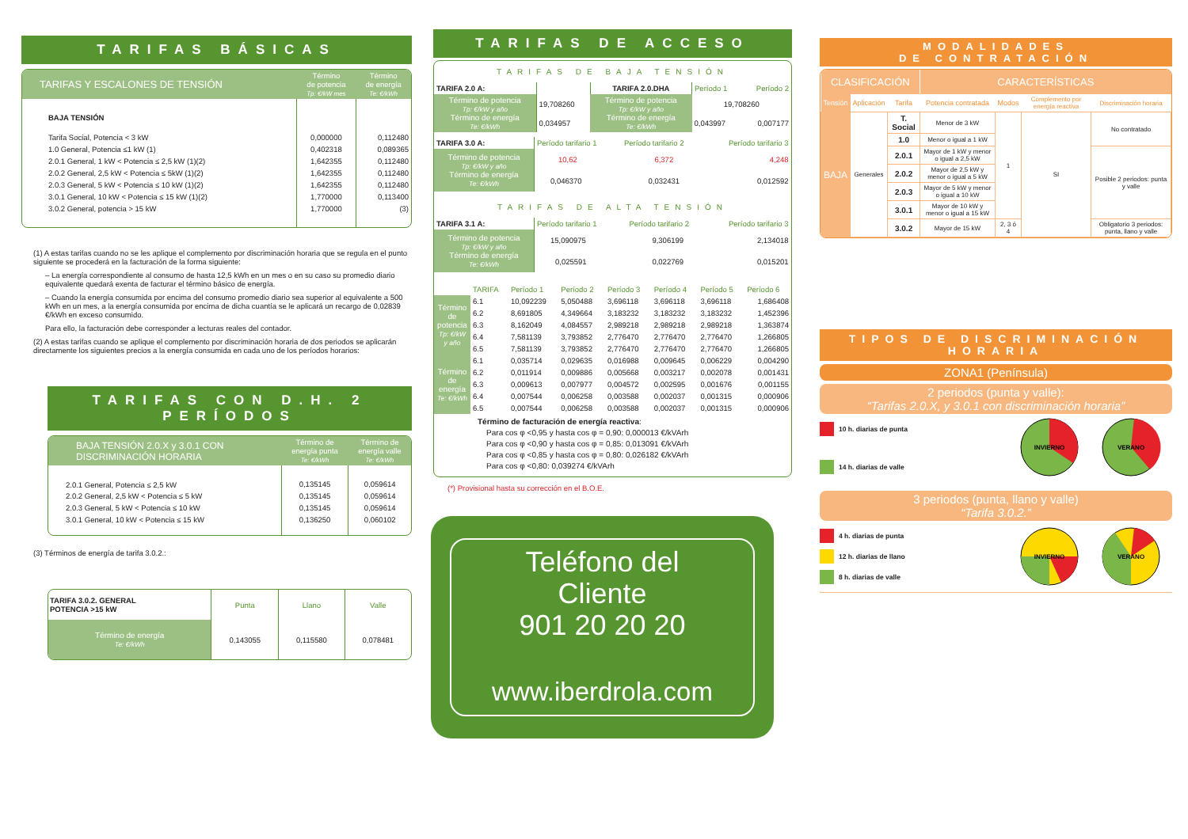TARIFAS BÁSICAS
| TARIFAS Y ESCALONES DE TENSIÓN | Término de potencia Tp: €/kW mes | Término de energía Te: €/kWh |
| --- | --- | --- |
| BAJA TENSIÓN | | |
| Tarifa Social, Potencia < 3 kW | 0,000000 | 0,112480 |
| 1.0 General, Potencia ≤1 kW (1) | 0,402318 | 0,089365 |
| 2.0.1 General, 1 kW < Potencia ≤ 2,5 kW (1)(2) | 1,642355 | 0,112480 |
| 2.0.2 General, 2,5 kW < Potencia ≤ 5kW (1)(2) | 1,642355 | 0,112480 |
| 2.0.3 General, 5 kW < Potencia ≤ 10 kW (1)(2) | 1,642355 | 0,112480 |
| 3.0.1 General, 10 kW < Potencia ≤ 15 kW (1)(2) | 1,770000 | 0,113400 |
| 3.0.2 General, potencia > 15 kW | 1,770000 | (3) |
(1) A estas tarifas cuando no se les aplique el complemento por discriminación horaria que se regula en el punto siguiente se procederá en la facturación de la forma siguiente:
– La energía correspondiente al consumo de hasta 12,5 kWh en un mes o en su caso su promedio diario equivalente quedará exenta de facturar el término básico de energía.
– Cuando la energía consumida por encima del consumo promedio diario sea superior al equivalente a 500 kWh en un mes, a la energía consumida por encima de dicha cuantía se le aplicará un recargo de 0,02839 €/kWh en exceso consumido.
Para ello, la facturación debe corresponder a lecturas reales del contador.
(2) A estas tarifas cuando se aplique el complemento por discriminación horaria de dos periodos se aplicarán directamente los siguientes precios a la energía consumida en cada uno de los períodos horarios:
TARIFAS CON D.H. 2 PERÍODOS
| BAJA TENSIÓN 2.0.X y 3.0.1 CON DISCRIMINACIÓN HORARIA | Término de energía punta Te: €/kWh | Término de energía valle Te: €/kWh |
| --- | --- | --- |
| 2.0.1 General, Potencia ≤ 2,5 kW | 0,135145 | 0,059614 |
| 2.0.2 General, 2,5 kW < Potencia ≤ 5 kW | 0,135145 | 0,059614 |
| 2.0.3 General, 5 kW < Potencia ≤ 10 kW | 0,135145 | 0,059614 |
| 3.0.1 General, 10 kW < Potencia ≤ 15 kW | 0,136250 | 0,060102 |
(3) Términos de energía de tarifa 3.0.2.:
| TARIFA 3.0.2. GENERAL POTENCIA >15 kW | Punta | Llano | Valle |
| Término de energía Te: €/kWh | 0,143055 | 0,115580 | 0,078481 |
TARIFAS DE ACCESO
TARIFAS DE BAJA TENSIÓN
| TARIFA 2.0 A: | | TARIFA 2.0.DHA | Período 1 | Período 2 |
| Término de potencia Tp: €/kW y año Término de energía Te: €/kWh | 19,708260 | Término de potencia Tp: €/kW y año Término de energía Te: €/kWh | 19,708260 | |
| | 0,034957 | | 0,043997 | 0,007177 |
| TARIFA 3.0 A: | Período tarifario 1 | Período tarifario 2 | Período tarifario 3 |
| Término de potencia Tp: €/kW y año Término de energía Te: €/kWh | 10,62 | 6,372 | 4,248 |
| | 0,046370 | 0,032431 | 0,012592 |
TARIFAS DE ALTA TENSIÓN
| TARIFA 3.1 A: | Período tarifario 1 | Período tarifario 2 | Período tarifario 3 |
| Término de potencia Tp: €/kW y año Término de energía Te: €/kWh | 15,090975 | 9,306199 | 2,134018 |
| | 0,025591 | 0,022769 | 0,015201 |
| | TARIFA | Período 1 | Período 2 | Período 3 | Período 4 | Período 5 | Período 6 |
| Término de potencia Tp: €/kW y año | 6.1 | 10,092239 | 5,050488 | 3,696118 | 3,696118 | 3,696118 | 1,686408 |
| | 6.2 | 8,691805 | 4,349664 | 3,183232 | 3,183232 | 3,183232 | 1,452396 |
| | 6.3 | 8,162049 | 4,084557 | 2,989218 | 2,989218 | 2,989218 | 1,363874 |
| | 6.4 | 7,581139 | 3,793852 | 2,776470 | 2,776470 | 2,776470 | 1,266805 |
| | 6.5 | 7,581139 | 3,793852 | 2,776470 | 2,776470 | 2,776470 | 1,266805 |
| Término de energía Te: €/kWh | 6.1 | 0,035714 | 0,029635 | 0,016988 | 0,009645 | 0,006229 | 0,004290 |
| | 6.2 | 0,011914 | 0,009886 | 0,005668 | 0,003217 | 0,002078 | 0,001431 |
| | 6.3 | 0,009613 | 0,007977 | 0,004572 | 0,002595 | 0,001676 | 0,001155 |
| | 6.4 | 0,007544 | 0,006258 | 0,003588 | 0,002037 | 0,001315 | 0,000906 |
| | 6.5 | 0,007544 | 0,006258 | 0,003588 | 0,002037 | 0,001315 | 0,000906 |
Término de facturación de energía reactiva:
Para cos φ <0,95 y hasta cos φ = 0,90: 0,000013 €/kVArh
Para cos φ <0,90 y hasta cos φ = 0,85: 0,013091 €/kVArh
Para cos φ <0,85 y hasta cos φ = 0,80: 0,026182 €/kVArh
Para cos φ <0,80: 0,039274 €/kVArh
(*) Provisional hasta su corrección en el B.O.E.
Teléfono del
Cliente
901 20 20 20
www.iberdrola.com
MODALIDADES
DE CONTRATACIÓN
| CLASIFICACIÓN | | | CARACTERÍSTICAS | | | |
| --- | --- | --- | --- | --- | --- | --- |
| Tensión | Aplicación | Tarifa | Potencia contratada | Modos | Complemento por energía reactiva | Discriminación horaria |
| BAJA | Generales | T. Social | Menor de 3 kW | 1 | SI | No contratado |
| | | 1.0 | Menor o igual a 1 kW | | | |
| | | 2.0.1 | Mayor de 1 kW y menor o igual a 2,5 kW | | | Posible 2 periodos: punta y valle |
| | | 2.0.2 | Mayor de 2,5 kW y menor o igual a 5 kW | | | |
| | | 2.0.3 | Mayor de 5 kW y menor o igual a 10 kW | | | |
| | | 3.0.1 | Mayor de 10 kW y menor o igual a 15 kW | | | |
| | | 3.0.2 | Mayor de 15 kW | 2, 3 ó 4 | | Obligatorio 3 periodos: punta, llano y valle |
TIPOS DE DISCRIMINACIÓN
HORARIA
ZONA1 (Península)
2 periodos (punta y valle):
“Tarifas 2.0.X, y 3.0.1 con discriminación horaria”
10 h. diarias de punta
14 h. diarias de valle
INVIERNO
VERANO
3 periodos (punta, llano y valle)
“Tarifa 3.0.2.”
4 h. diarias de punta
12 h. diarias de llano
8 h. diarias de valle
INVIERNO
VERANO